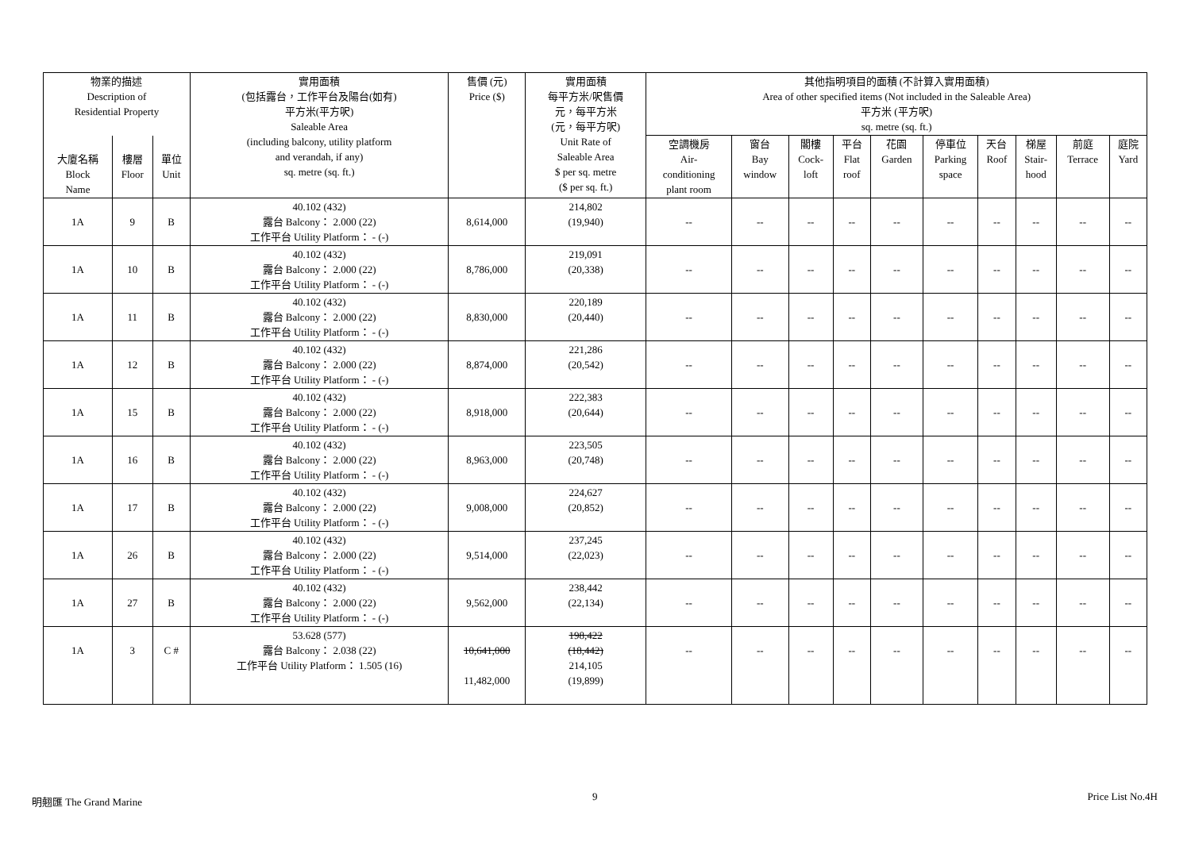| 物業的描述 Description of Residential Property | | | 實用面積 (包括露台，工作平台及陽台(如有) 平方米(平方呎) Saleable Area (including balcony, utility platform and verandah, if any) sq. metre (sq. ft.) | 售價 (元) Price ($) | 實用面積 每平方米/呎售價 元，每平方米 (元，每平方呎) Unit Rate of Saleable Area $ per sq. metre ($ per sq. ft.) | 其他指明項目的面積 (不計算入實用面積) Area of other specified items (Not included in the Saleable Area) 平方米 (平方呎) sq. metre (sq. ft.) | | | | | | | | | |
| --- | --- | --- | --- | --- | --- | --- | --- | --- | --- | --- | --- | --- | --- | --- | --- |
| 大廈名稱 Block Name | 樓層 Floor | 單位 Unit | | | | 空調機房 Air- conditioning plant room | 窗台 Bay window | 閣樓 Cock- loft | 平台 Flat roof | 花園 Garden | 停車位 Parking space | 天台 Roof | 梯屋 Stair- hood | 前庭 Terrace | 庭院 Yard |
| 1A | 9 | B | 40.102 (432) 露台 Balcony： 2.000 (22) 工作平台 Utility Platform： - (-) | 8,614,000 | 214,802 (19,940) | -- | -- | -- | -- | -- | -- | -- | -- | -- | -- |
| 1A | 10 | B | 40.102 (432) 露台 Balcony： 2.000 (22) 工作平台 Utility Platform： - (-) | 8,786,000 | 219,091 (20,338) | -- | -- | -- | -- | -- | -- | -- | -- | -- | -- |
| 1A | 11 | B | 40.102 (432) 露台 Balcony： 2.000 (22) 工作平台 Utility Platform： - (-) | 8,830,000 | 220,189 (20,440) | -- | -- | -- | -- | -- | -- | -- | -- | -- | -- |
| 1A | 12 | B | 40.102 (432) 露台 Balcony： 2.000 (22) 工作平台 Utility Platform： - (-) | 8,874,000 | 221,286 (20,542) | -- | -- | -- | -- | -- | -- | -- | -- | -- | -- |
| 1A | 15 | B | 40.102 (432) 露台 Balcony： 2.000 (22) 工作平台 Utility Platform： - (-) | 8,918,000 | 222,383 (20,644) | -- | -- | -- | -- | -- | -- | -- | -- | -- | -- |
| 1A | 16 | B | 40.102 (432) 露台 Balcony： 2.000 (22) 工作平台 Utility Platform： - (-) | 8,963,000 | 223,505 (20,748) | -- | -- | -- | -- | -- | -- | -- | -- | -- | -- |
| 1A | 17 | B | 40.102 (432) 露台 Balcony： 2.000 (22) 工作平台 Utility Platform： - (-) | 9,008,000 | 224,627 (20,852) | -- | -- | -- | -- | -- | -- | -- | -- | -- | -- |
| 1A | 26 | B | 40.102 (432) 露台 Balcony： 2.000 (22) 工作平台 Utility Platform： - (-) | 9,514,000 | 237,245 (22,023) | -- | -- | -- | -- | -- | -- | -- | -- | -- | -- |
| 1A | 27 | B | 40.102 (432) 露台 Balcony： 2.000 (22) 工作平台 Utility Platform： - (-) | 9,562,000 | 238,442 (22,134) | -- | -- | -- | -- | -- | -- | -- | -- | -- | -- |
| 1A | 3 | C # | 53.628 (577) 露台 Balcony： 2.038 (22) 工作平台 Utility Platform： 1.505 (16) | 10,641,000 11,482,000 | 198,422 (18,442) 214,105 (19,899) | -- | -- | -- | -- | -- | -- | -- | -- | -- | -- |
明翹匯 The Grand Marine 9 Price List No.4H